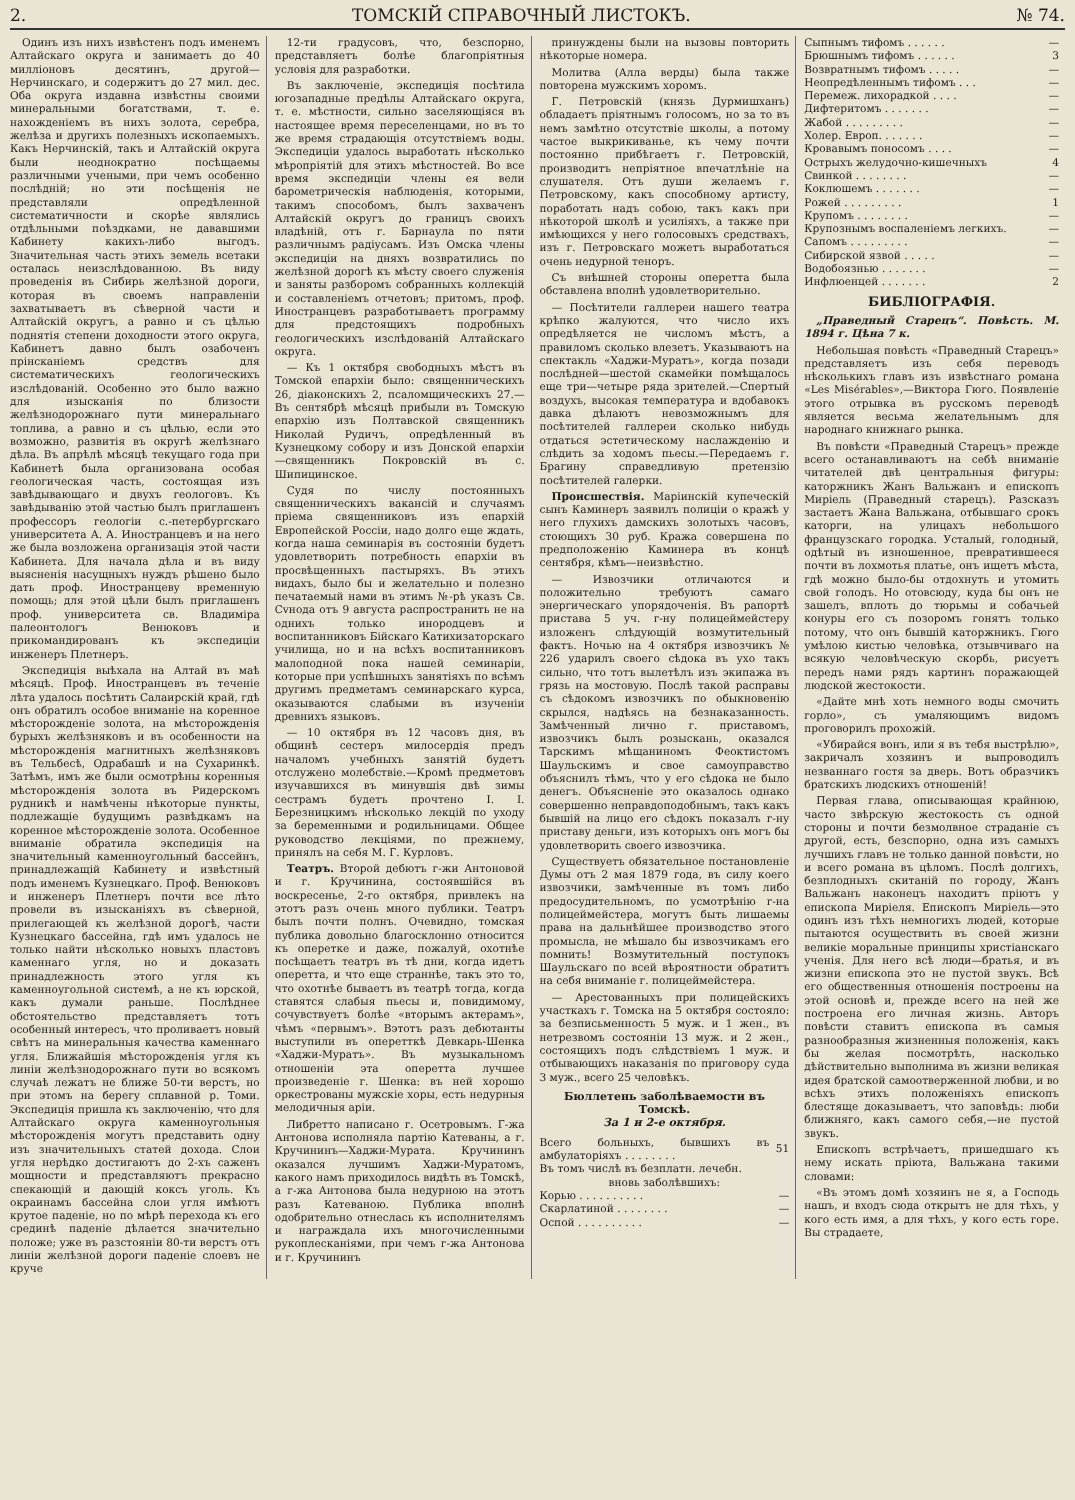2. ТОМСКІЙ СПРАВОЧНЫЙ ЛИСТОКЪ. № 74.
Одинъ изъ нихъ извѣстенъ подъ именемъ Алтайскаго округа и занимаетъ до 40 милліоновъ десятинъ, другой—Нерчинскаго, и содержитъ до 27 мил. дес. Оба округа издавна извѣстны своими минеральными богатствами, т. е. нахожденіемъ въ нихъ золота, серебра, желѣза и другихъ полезныхъ ископаемыхъ. Какъ Нерчинскій, такъ и Алтайскій округа были неоднократно посѣщаемы различными учеными, при чемъ особенно послѣдній; но эти посѣщенія не представляли опредѣленной систематичности и скорѣе являлись отдѣльными поѣздками, не дававшими Кабинету какихъ-либо выгодъ. Значительная часть этихъ земель всетаки осталась неизслѣдованною. Въ виду проведенія въ Сибирь желѣзной дороги, которая въ своемъ направленіи захватываетъ въ сѣверной части и Алтайскій округъ, а равно и съ цѣлью поднятія степени доходности этого округа, Кабинетъ давно былъ озабоченъ прінсканіемъ средствъ для систематическихъ геологическихъ изслѣдованій. Особенно это было важно для изысканія по близости желѣзнодорожнаго пути минеральнаго топлива, а равно и съ цѣлью, если это возможно, развитія въ округѣ желѣзнаго дѣла. Въ апрѣлѣ мѣсяцѣ текущаго года при Кабинетѣ была организована особая геологическая часть, состоящая изъ завѣдывающаго и двухъ геологовъ. Къ завѣдыванію этой частью былъ приглашенъ профессоръ геологіи с.-петербургскаго университета А. А. Иностранцевъ и на него же была возложена организація этой части Кабинета. Для начала дѣла и въ виду выясненія насущныхъ нуждъ рѣшено было дать проф. Иностранцеву временную помощь; для этой цѣли былъ приглашенъ проф. университета св. Владиміра палеонтологъ Венюковъ и прикомандированъ къ экспедиціи инженеръ Плетнеръ.
Экспедиція выѣхала на Алтай въ маѣ мѣсяцѣ. Проф. Иностранцевъ въ теченіе лѣта удалось посѣтить Салаирскій край, гдѣ онъ обратилъ особое вниманіе на коренное мѣсторожденіе золота, на мѣсторожденія бурыхъ желѣзняковъ и въ особенности на мѣсторожденія магнитныхъ желѣзняковъ въ Тельбесѣ, Одрабашѣ и на Сухаринкѣ. Затѣмъ, имъ же были осмотрѣны коренныя мѣсторожденія золота въ Ридерскомъ рудникѣ и намѣчены нѣкоторые пункты, подлежащіе будущимъ развѣдкамъ на коренное мѣсторожденіе золота. Особенное вниманіе обратила экспедиція на значительный каменноугольный бассейнъ, принадлежащій Кабинету и извѣстный подъ именемъ Кузнецкаго. Проф. Венюковъ и инженеръ Плетнеръ почти все лѣто провели въ изысканіяхъ въ сѣверной, прилегающей къ желѣзной дорогѣ, части Кузнецкаго бассейна, гдѣ имъ удалось не только найти нѣсколько новыхъ пластовъ каменнаго угля, но и доказать принадлежность этого угля къ каменноугольной системѣ, а не къ юрской, какъ думали раньше. Послѣднее обстоятельство представляетъ тотъ особенный интересъ, что проливаетъ новый свѣтъ на минеральныя качества каменнаго угля. Ближайшія мѣсторожденія угля къ линіи желѣзнодорожнаго пути во всякомъ случаѣ лежатъ не ближе 50-ти верстъ, но при этомъ на берегу сплавной р. Томи. Экспедиція пришла къ заключенію, что для Алтайскаго округа каменноугольныя мѣсторожденія могутъ представить одну изъ значительныхъ статей дохода. Слои угля нерѣдко достигаютъ до 2-хъ саженъ мощности и представляютъ прекрасно спекающій и дающій коксъ уголь. Къ окраинамъ бассейна слои угля имѣютъ крутое паденіе, но по мѣрѣ перехода къ его срединѣ паденіе дѣлается значительно положе; уже въ разстояніи 80-ти верстъ отъ линіи желѣзной дороги паденіе слоевъ не круче
12-ти градусовъ, что, безспорно, представляетъ болѣе благопріятныя условія для разработки.
Въ заключеніе, экспедиція посѣтила югозападные предѣлы Алтайскаго округа, т. е. мѣстности, сильно заселяющіяся въ настоящее время переселенцами, но въ то же время страдающія отсутствіемъ воды. Экспедиціи удалось выработать нѣсколько мѣропріятій для этихъ мѣстностей. Во все время экспедиціи члены ея вели барометрическія наблюденія, которыми, такимъ способомъ, былъ захваченъ Алтайскій округъ до границъ своихъ владѣній, отъ г. Барнаула по пяти различнымъ радіусамъ. Изъ Омска члены экспедиціи на дняхъ возвратились по желѣзной дорогѣ къ мѣсту своего служенія и заняты разборомъ собранныхъ коллекцій и составленіемъ отчетовъ; притомъ, проф. Иностранцевъ разработываетъ программу для предстоящихъ подробныхъ геологическихъ изслѣдованій Алтайскаго округа.
— Къ 1 октября свободныхъ мѣстъ въ Томской епархіи было: священническихъ 26, діаконскихъ 2, псаломщическихъ 27.—Въ сентябрѣ мѣсяцѣ прибыли въ Томскую епархію изъ Полтавской священникъ Николай Рудичъ, опредѣленный въ Кузнецкому собору и изъ Донской епархіи—священникъ Покровскій въ с. Шипицинское.
Судя по числу постоянныхъ священническихъ вакансій и случаямъ пріема священниковъ изъ епархій Европейской Россіи, надо долго еще ждать, когда наша семинарія въ состояніи будетъ удовлетворить потребность епархіи въ просвѣщенныхъ пастыряхъ. Въ этихъ видахъ, было бы и желательно и полезно печатаемый нами въ этимъ №-рѣ указъ Св. Сvнода отъ 9 августа распространить не на однихъ только инородцевъ и воспитанниковъ Бійскаго Катихизаторскаго училища, но и на всѣхъ воспитанниковъ малоподной пока нашей семинаріи, которые при успѣшныхъ занятіяхъ по всѣмъ другимъ предметамъ семинарскаго курса, оказываются слабыми въ изученіи древнихъ языковъ.
— 10 октября въ 12 часовъ дня, въ общинѣ сестеръ милосердія предъ началомъ учебныхъ занятій будетъ отслужено молебствіе.—Кромѣ предметовъ изучавшихся въ минувшія двѣ зимы сестрамъ будетъ прочтено І. І. Березницкимъ нѣсколько лекцій по уходу за беременными и родильницами. Общее руководство лекціями, по прежнему, принялъ на себя М. Г. Курловъ.
Театръ. Второй дебютъ г-жи Антоновой и г. Кручинина, состоявшійся въ воскресенье, 2-го октября, привлекъ на этотъ разъ очень много публики. Театръ былъ почти полнъ. Очевидно, томская публика довольно благосклонно относится къ оперетке и даже, пожалуй, охотнѣе посѣщаетъ театръ въ тѣ дни, когда идетъ оперетта, и что еще страннѣе, такъ это то, что охотнѣе бываетъ въ театрѣ тогда, когда ставятся слабыя пьесы и, повидимому, сочувствуетъ болѣе «вторымъ актерамъ», чѣмъ «первымъ». Вэтотъ разъ дебютанты выступили въ оперетткѣ Девкарь-Шенка «Хаджи-Муратъ». Въ музыкальномъ отношеніи эта оперетта лучшее произведеніе г. Шенка: въ ней хорошо оркестрованы мужскіе хоры, есть недурныя мелодичныя аріи.
Либретто написано г. Осетровымъ. Г-жа Антонова исполняла партію Катеваны, а г. Кручининъ—Хаджи-Мурата. Кручининъ оказался лучшимъ Хаджи-Муратомъ, какого намъ приходилось видѣть въ Томскѣ, а г-жа Антонова была недурною на этотъ разъ Катеваною. Публика вполнѣ одобрительно отнеслась къ исполнителямъ и награждала ихъ многочисленными рукоплесканіями, при чемъ г-жа Антонова и г. Кручининъ
принуждены были на вызовы повторить нѣкоторые номера.
Молитва (Алла верды) была также повторена мужскимъ хоромъ.
Г. Петровскій (князь Дурмишханъ) обладаетъ пріятнымъ голосомъ, но за то въ немъ замѣтно отсутствіе школы, а потому частое выкрикиванье, къ чему почти постоянно прибѣгаетъ г. Петровскій, производитъ непріятное впечатлѣніе на слушателя. Отъ души желаемъ г. Петровскому, какъ способному артисту, поработать надъ собою, такъ какъ при нѣкоторой школѣ и усиліяхъ, а также при имѣющихся у него голосовыхъ средствахъ, изъ г. Петровскаго можетъ выработаться очень недурной теноръ.
Съ внѣшней стороны оперетта была обставлена вполнѣ удовлетворительно.
— Посѣтители галлереи нашего театра крѣпко жалуются, что число ихъ опредѣляется не числомъ мѣстъ, а правиломъ сколько влезетъ. Указываютъ на спектакль «Хаджи-Муратъ», когда позади послѣдней—шестой скамейки помѣщалось еще три—четыре ряда зрителей.—Спертый воздухъ, высокая температура и вдобавокъ давка дѣлаютъ невозможнымъ для посѣтителей галлереи сколько нибудь отдаться эстетическому наслажденію и слѣдить за ходомъ пьесы.—Передаемъ г. Брагину справедливую претензію посѣтителей галерки.
Происшествія. Маріинскій купеческій сынъ Каминеръ заявилъ полиціи о кражѣ у него глухихъ дамскихъ золотыхъ часовъ, стоющихъ 30 руб. Кража совершена по предположенію Каминера въ концѣ сентября, кѣмъ—неизвѣстно.
— Извозчики отличаются и положительно требуютъ самаго энергическаго упорядоченія. Въ рапортѣ пристава 5 уч. г-ну полицеймейстеру изложенъ слѣдующій возмутительный фактъ. Ночью на 4 октября извозчикъ № 226 ударилъ своего сѣдока въ ухо такъ сильно, что тотъ вылетѣлъ изъ экипажа въ грязь на мостовую. Послѣ такой расправы съ сѣдокомъ извозчикъ по обыкновенію скрылся, надѣясь на безнаказанность. Замѣченный лично г. приставомъ, извозчикъ былъ розыскань, оказался Тарскимъ мѣщаниномъ Феоктистомъ Шаульскимъ и свое самоуправство объяснилъ тѣмъ, что у его сѣдока не было денегъ. Объясненіе это оказалось однако совершенно неправдоподобнымъ, такъ какъ бывшій на лицо его сѣдокъ показалъ г-ну приставу деньги, изъ которыхъ онъ могъ бы удовлетворить своего извозчика.
Существуетъ обязательное постановленіе Думы отъ 2 мая 1879 года, въ силу коего извозчики, замѣченные въ томъ либо предосудительномъ, по усмотрѣнію г-на полицеймейстера, могутъ быть лишаемы права на дальнѣйшее производство этого промысла, не мѣшало бы извозчикамъ его помнить! Возмутительный поступокъ Шаульскаго по всей вѣроятности обратитъ на себя вниманіе г. полицеймейстера.
— Арестованныхъ при полицейскихъ участкахъ г. Томска на 5 октября состояло: за безписьменность 5 муж. и 1 жен., въ нетрезвомъ состояніи 13 муж. и 2 жен., состоящихъ подъ слѣдствіемъ 1 муж. и отбывающихъ наказанія по приговору суда 3 муж., всего 25 человѣкъ.
Бюллетень заболѣваемости въ Томскѣ.
За 1 и 2-е октября.
| Всего больныхъ, бывшихъ въ амбулаторіяхъ . . . . . . . . | 51 |
| Въ томъ числѣ въ безплатн. лечебн. | |
| вновь заболѣвшихъ: | |
| Корью . . . . . . . . . . | — |
| Скарлатиной . . . . . . . . | — |
| Оспой . . . . . . . . . . | — |
| Сыпнымъ тифомъ . . . . . . | — |
| Брюшнымъ тифомъ . . . . . . | 3 |
| Возвратнымъ тифомъ . . . . . | — |
| Неопредѣленнымъ тифомъ . . . | — |
| Перемеж. лихорадкой . . . . | — |
| Дифтеритомъ . . . . . . . | — |
| Жабой . . . . . . . . . | — |
| Холер. Европ. . . . . . . | — |
| Кровавымъ поносомъ . . . . | — |
| Острыхъ желудочно-кишечныхъ | 4 |
| Свинкой . . . . . . . . | — |
| Коклюшемъ . . . . . . . | — |
| Рожей . . . . . . . . . | 1 |
| Крупомъ . . . . . . . . | — |
| Крупознымъ воспаленіемъ легкихъ. | — |
| Сапомъ . . . . . . . . . | — |
| Сибирской язвой . . . . . | — |
| Водобоязнью . . . . . . . | — |
| Инфлюенцей . . . . . . . | 2 |
БИБЛІОГРАФІЯ.
„Праведный Старецъ“. Повѣсть. М. 1894 г. Цѣна 7 к.
Небольшая повѣсть «Праведный Старецъ» представляетъ изъ себя переводъ нѣсколькихъ главъ изъ извѣстнаго романа «Les Misérables»,—Виктора Гюго. Появленіе этого отрывка въ русскомъ переводѣ является весьма желательнымъ для народнаго книжнаго рынка.
Въ повѣсти «Праведный Старецъ» прежде всего останавливаютъ на себѣ вниманіе читателей двѣ центральныя фигуры: каторжникъ Жанъ Вальжанъ и епископъ Миріель (Праведный старецъ). Разсказъ застаетъ Жана Вальжана, отбывшаго срокъ каторги, на улицахъ небольшого французскаго городка. Усталый, голодный, одѣтый въ изношенное, превратившееся почти въ лохмотья платье, онъ ищетъ мѣста, гдѣ можно было-бы отдохнуть и утомить свой голодъ. Но отовсюду, куда бы онъ не зашелъ, вплоть до тюрьмы и собачьей конуры его съ позоромъ гонятъ только потому, что онъ бывшій каторжникъ. Гюго умѣлою кистью человѣка, отзывчиваго на всякую человѣческую скорбь, рисуетъ передъ нами рядъ картинъ поражающей людской жестокости.
«Дайте мнѣ хоть немного воды смочить горло», съ умаляющимъ видомъ проговорилъ прохожій.
«Убирайся вонъ, или я въ тебя выстрѣлю», закричалъ хозяинъ и выпроводилъ незваннаго гостя за дверь. Вотъ образчикъ братскихъ людскихъ отношеній!
Первая глава, описывающая крайнюю, часто звѣрскую жестокость съ одной стороны и почти безмолвное страданіе съ другой, есть, безспорно, одна изъ самыхъ лучшихъ главъ не только данной повѣсти, но и всего романа въ цѣломъ. Послѣ долгихъ, безплодныхъ скитаній по городу, Жанъ Вальжанъ наконецъ находитъ пріютъ у епископа Миріеля. Епископъ Миріель—это одинъ изъ тѣхъ немногихъ людей, которые пытаются осуществить въ своей жизни великіе моральные принципы христіанскаго ученія. Для него всѣ люди—братья, и въ жизни епископа это не пустой звукъ. Всѣ его общественныя отношенія построены на этой основѣ и, прежде всего на ней же построена его личная жизнь. Авторъ повѣсти ставитъ епископа въ самыя разнообразныя жизненныя положенія, какъ бы желая посмотрѣть, насколько дѣйствительно выполнима въ жизни великая идея братской самоотверженной любви, и во всѣхъ этихъ положеніяхъ епископъ блестяще доказываетъ, что заповѣдь: люби ближняго, какъ самого себя,—не пустой звукъ.
Епископъ встрѣчаетъ, пришедшаго къ нему искать пріюта, Вальжана такими словами:
«Въ этомъ домѣ хозяинъ не я, а Господь нашъ, и входъ сюда открытъ не для тѣхъ, у кого есть имя, а для тѣхъ, у кого есть горе. Вы страдаете,